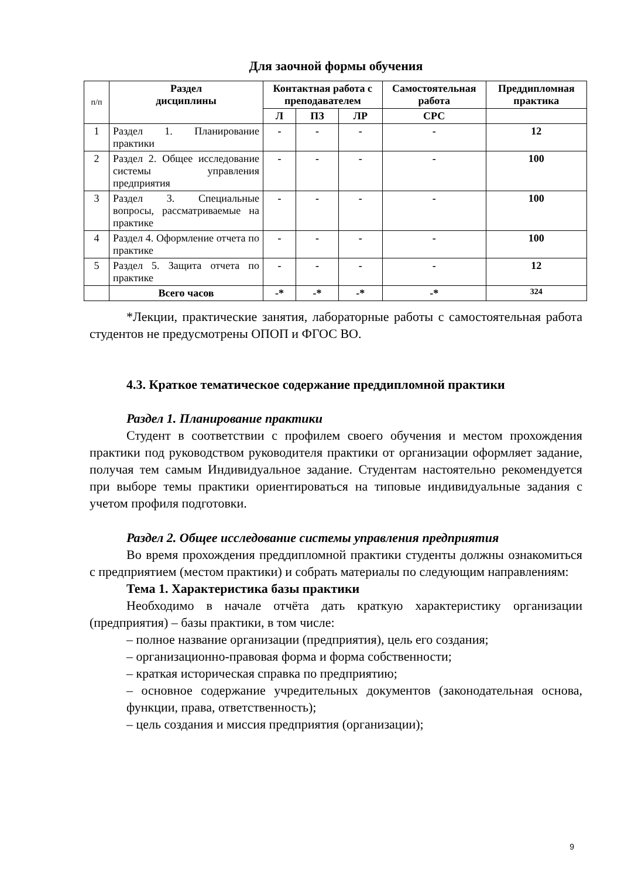Для заочной формы обучения
| п/п | Раздел дисциплины | Контактная работа с преподавателем | | | Самостоятельная работа | Преддипломная практика |
| --- | --- | --- | --- | --- | --- | --- |
| | | Л | ПЗ | ЛР | СРС | |
| 1 | Раздел 1. Планирование практики | - | - | - | - | 12 |
| 2 | Раздел 2. Общее исследование системы управления предприятия | - | - | - | - | 100 |
| 3 | Раздел 3. Специальные вопросы, рассматриваемые на практике | - | - | - | - | 100 |
| 4 | Раздел 4. Оформление отчета по практике | - | - | - | - | 100 |
| 5 | Раздел 5. Защита отчета по практике | - | - | - | - | 12 |
| | Всего часов | -* | -* | -* | -* | 324 |
*Лекции, практические занятия, лабораторные работы с самостоятельная работа студентов не предусмотрены ОПОП и ФГОС ВО.
4.3. Краткое тематическое содержание преддипломной практики
Раздел 1. Планирование практики
Студент в соответствии с профилем своего обучения и местом прохождения практики под руководством руководителя практики от организации оформляет задание, получая тем самым Индивидуальное задание. Студентам настоятельно рекомендуется при выборе темы практики ориентироваться на типовые индивидуальные задания с учетом профиля подготовки.
Раздел 2. Общее исследование системы управления предприятия
Во время прохождения преддипломной практики студенты должны ознакомиться с предприятием (местом практики) и собрать материалы по следующим направлениям:
Тема 1. Характеристика базы практики
Необходимо в начале отчёта дать краткую характеристику организации (предприятия) – базы практики, в том числе:
– полное название организации (предприятия), цель его создания;
– организационно-правовая форма и форма собственности;
– краткая историческая справка по предприятию;
– основное содержание учредительных документов (законодательная основа, функции, права, ответственность);
– цель создания и миссия предприятия (организации);
9